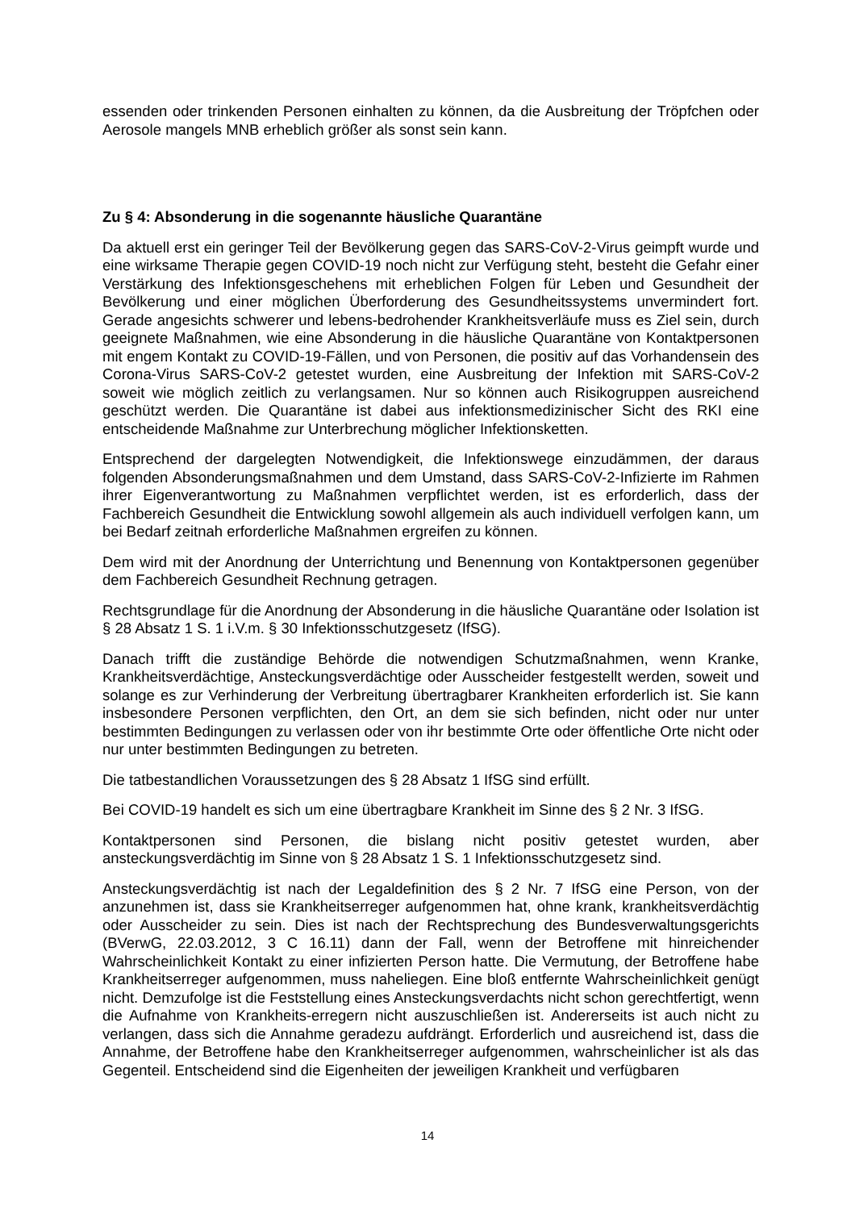essenden oder trinkenden Personen einhalten zu können, da die Ausbreitung der Tröpfchen oder Aerosole mangels MNB erheblich größer als sonst sein kann.
Zu § 4: Absonderung in die sogenannte häusliche Quarantäne
Da aktuell erst ein geringer Teil der Bevölkerung gegen das SARS-CoV-2-Virus geimpft wurde und eine wirksame Therapie gegen COVID-19 noch nicht zur Verfügung steht, besteht die Gefahr einer Verstärkung des Infektionsgeschehens mit erheblichen Folgen für Leben und Gesundheit der Bevölkerung und einer möglichen Überforderung des Gesundheitssystems unvermindert fort. Gerade angesichts schwerer und lebens-bedrohender Krankheitsverläufe muss es Ziel sein, durch geeignete Maßnahmen, wie eine Absonderung in die häusliche Quarantäne von Kontaktpersonen mit engem Kontakt zu COVID-19-Fällen, und von Personen, die positiv auf das Vorhandensein des Corona-Virus SARS-CoV-2 getestet wurden, eine Ausbreitung der Infektion mit SARS-CoV-2 soweit wie möglich zeitlich zu verlangsamen. Nur so können auch Risikogruppen ausreichend geschützt werden. Die Quarantäne ist dabei aus infektionsmedizinischer Sicht des RKI eine entscheidende Maßnahme zur Unterbrechung möglicher Infektionsketten.
Entsprechend der dargelegten Notwendigkeit, die Infektionswege einzudämmen, der daraus folgenden Absonderungsmaßnahmen und dem Umstand, dass SARS-CoV-2-Infizierte im Rahmen ihrer Eigenverantwortung zu Maßnahmen verpflichtet werden, ist es erforderlich, dass der Fachbereich Gesundheit die Entwicklung sowohl allgemein als auch individuell verfolgen kann, um bei Bedarf zeitnah erforderliche Maßnahmen ergreifen zu können.
Dem wird mit der Anordnung der Unterrichtung und Benennung von Kontaktpersonen gegenüber dem Fachbereich Gesundheit Rechnung getragen.
Rechtsgrundlage für die Anordnung der Absonderung in die häusliche Quarantäne oder Isolation ist § 28 Absatz 1 S. 1 i.V.m. § 30 Infektionsschutzgesetz (IfSG).
Danach trifft die zuständige Behörde die notwendigen Schutzmaßnahmen, wenn Kranke, Krankheitsverdächtige, Ansteckungsverdächtige oder Ausscheider festgestellt werden, soweit und solange es zur Verhinderung der Verbreitung übertragbarer Krankheiten erforderlich ist. Sie kann insbesondere Personen verpflichten, den Ort, an dem sie sich befinden, nicht oder nur unter bestimmten Bedingungen zu verlassen oder von ihr bestimmte Orte oder öffentliche Orte nicht oder nur unter bestimmten Bedingungen zu betreten.
Die tatbestandlichen Voraussetzungen des § 28 Absatz 1 IfSG sind erfüllt.
Bei COVID-19 handelt es sich um eine übertragbare Krankheit im Sinne des § 2 Nr. 3 IfSG.
Kontaktpersonen sind Personen, die bislang nicht positiv getestet wurden, aber ansteckungsverdächtig im Sinne von § 28 Absatz 1 S. 1 Infektionsschutzgesetz sind.
Ansteckungsverdächtig ist nach der Legaldefinition des § 2 Nr. 7 IfSG eine Person, von der anzunehmen ist, dass sie Krankheitserreger aufgenommen hat, ohne krank, krankheitsverdächtig oder Ausscheider zu sein. Dies ist nach der Rechtsprechung des Bundesverwaltungsgerichts (BVerwG, 22.03.2012, 3 C 16.11) dann der Fall, wenn der Betroffene mit hinreichender Wahrscheinlichkeit Kontakt zu einer infizierten Person hatte. Die Vermutung, der Betroffene habe Krankheitserreger aufgenommen, muss naheliegen. Eine bloß entfernte Wahrscheinlichkeit genügt nicht. Demzufolge ist die Feststellung eines Ansteckungsverdachts nicht schon gerechtfertigt, wenn die Aufnahme von Krankheits-erregern nicht auszuschließen ist. Andererseits ist auch nicht zu verlangen, dass sich die Annahme geradezu aufdrängt. Erforderlich und ausreichend ist, dass die Annahme, der Betroffene habe den Krankheitserreger aufgenommen, wahrscheinlicher ist als das Gegenteil. Entscheidend sind die Eigenheiten der jeweiligen Krankheit und verfügbaren
14